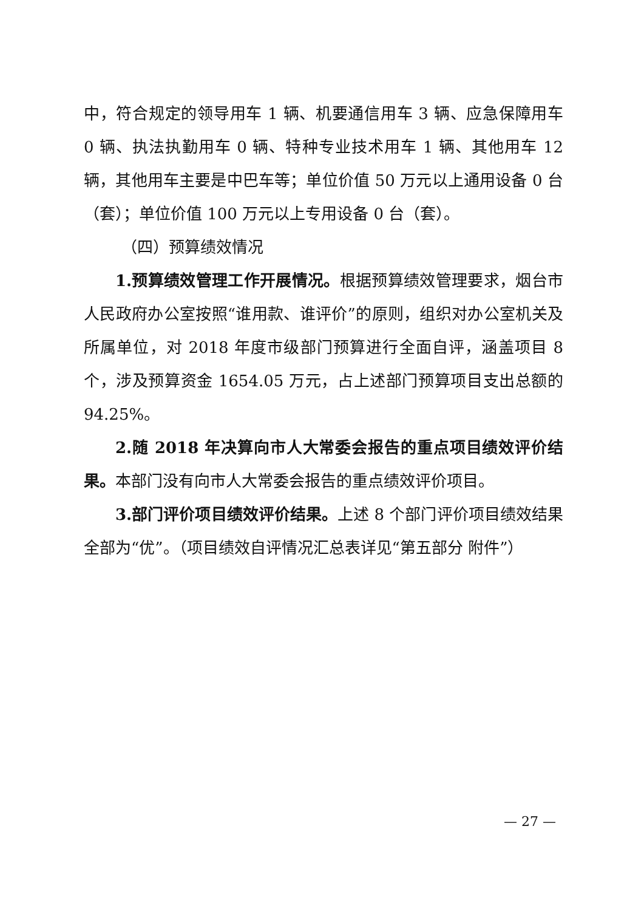中，符合规定的领导用车 1 辆、机要通信用车 3 辆、应急保障用车 0 辆、执法执勤用车 0 辆、特种专业技术用车 1 辆、其他用车 12 辆，其他用车主要是中巴车等；单位价值 50 万元以上通用设备 0 台（套）；单位价值 100 万元以上专用设备 0 台（套）。
（四）预算绩效情况
1.预算绩效管理工作开展情况。根据预算绩效管理要求，烟台市人民政府办公室按照“谁用款、谁评价”的原则，组织对办公室机关及所属单位，对 2018 年度市级部门预算进行全面自评，涵盖项目 8 个，涉及预算资金 1654.05 万元，占上述部门预算项目支出总额的 94.25%。
2.随 2018 年决算向市人大常委会报告的重点项目绩效评价结果。本部门没有向市人大常委会报告的重点绩效评价项目。
3.部门评价项目绩效评价结果。上述 8 个部门评价项目绩效结果全部为“优”。（项目绩效自评情况汇总表详见“第五部分 附件”）
— 27 —